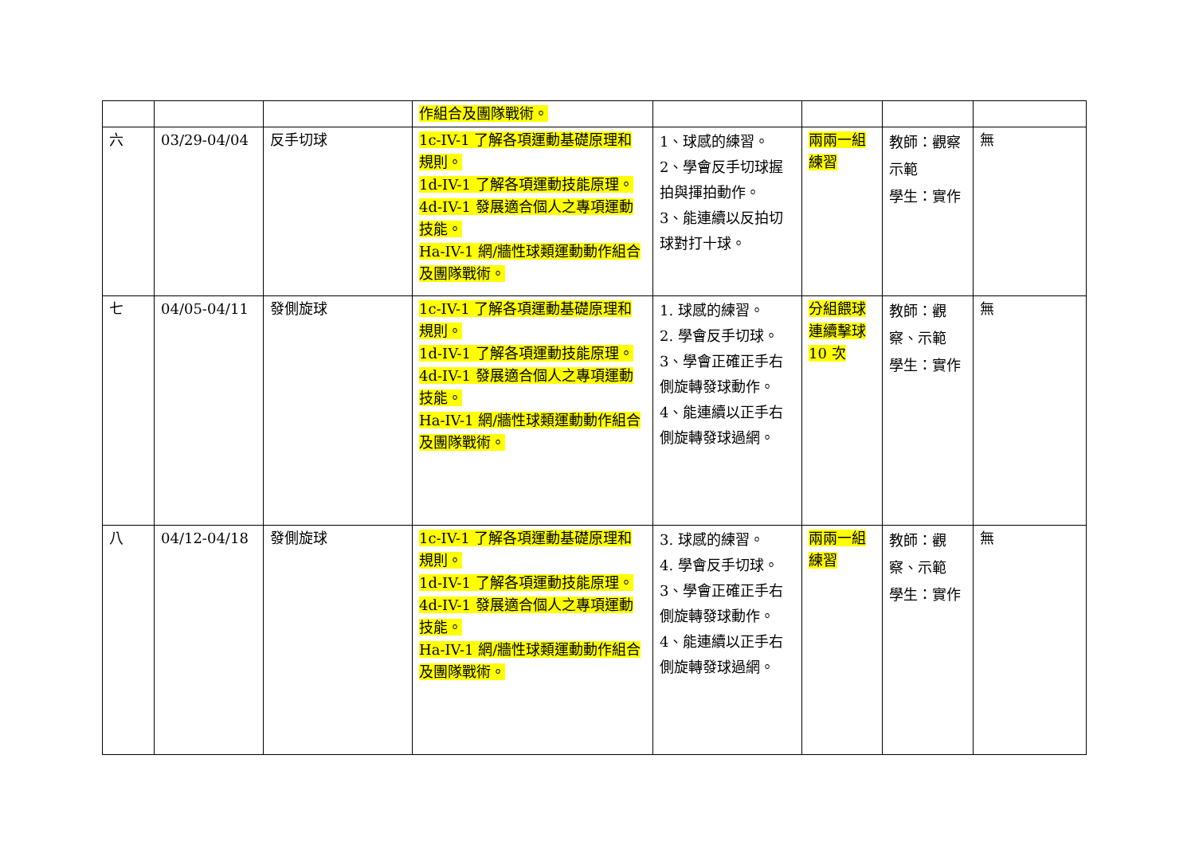| | | | 作組合及團隊戰術。 | | | | |
| 六 | 03/29-04/04 | 反手切球 | 1c-IV-1 了解各項運動基礎原理和規則。 1d-IV-1 了解各項運動技能原理。 4d-IV-1 發展適合個人之專項運動技能。 Ha-IV-1 網/牆性球類運動動作組合及團隊戰術。 | 1、球感的練習。 2、學會反手切球握拍與揮拍動作。 3、能連續以反拍切球對打十球。 | 兩兩一組練習 | 教師：觀察示範 學生：實作 | 無 |
| 七 | 04/05-04/11 | 發側旋球 | 1c-IV-1 了解各項運動基礎原理和規則。 1d-IV-1 了解各項運動技能原理。 4d-IV-1 發展適合個人之專項運動技能。 Ha-IV-1 網/牆性球類運動動作組合及團隊戰術。 | 1. 球感的練習。 2. 學會反手切球。 3、學會正確正手右側旋轉發球動作。 4、能連續以正手右側旋轉發球過網。 | 分組餵球連續擊球 10 次 | 教師：觀察、示範 學生：實作 | 無 |
| 八 | 04/12-04/18 | 發側旋球 | 1c-IV-1 了解各項運動基礎原理和規則。 1d-IV-1 了解各項運動技能原理。 4d-IV-1 發展適合個人之專項運動技能。 Ha-IV-1 網/牆性球類運動動作組合及團隊戰術。 | 3. 球感的練習。 4. 學會反手切球。 3、學會正確正手右側旋轉發球動作。 4、能連續以正手右側旋轉發球過網。 | 兩兩一組練習 | 教師：觀察、示範 學生：實作 | 無 |